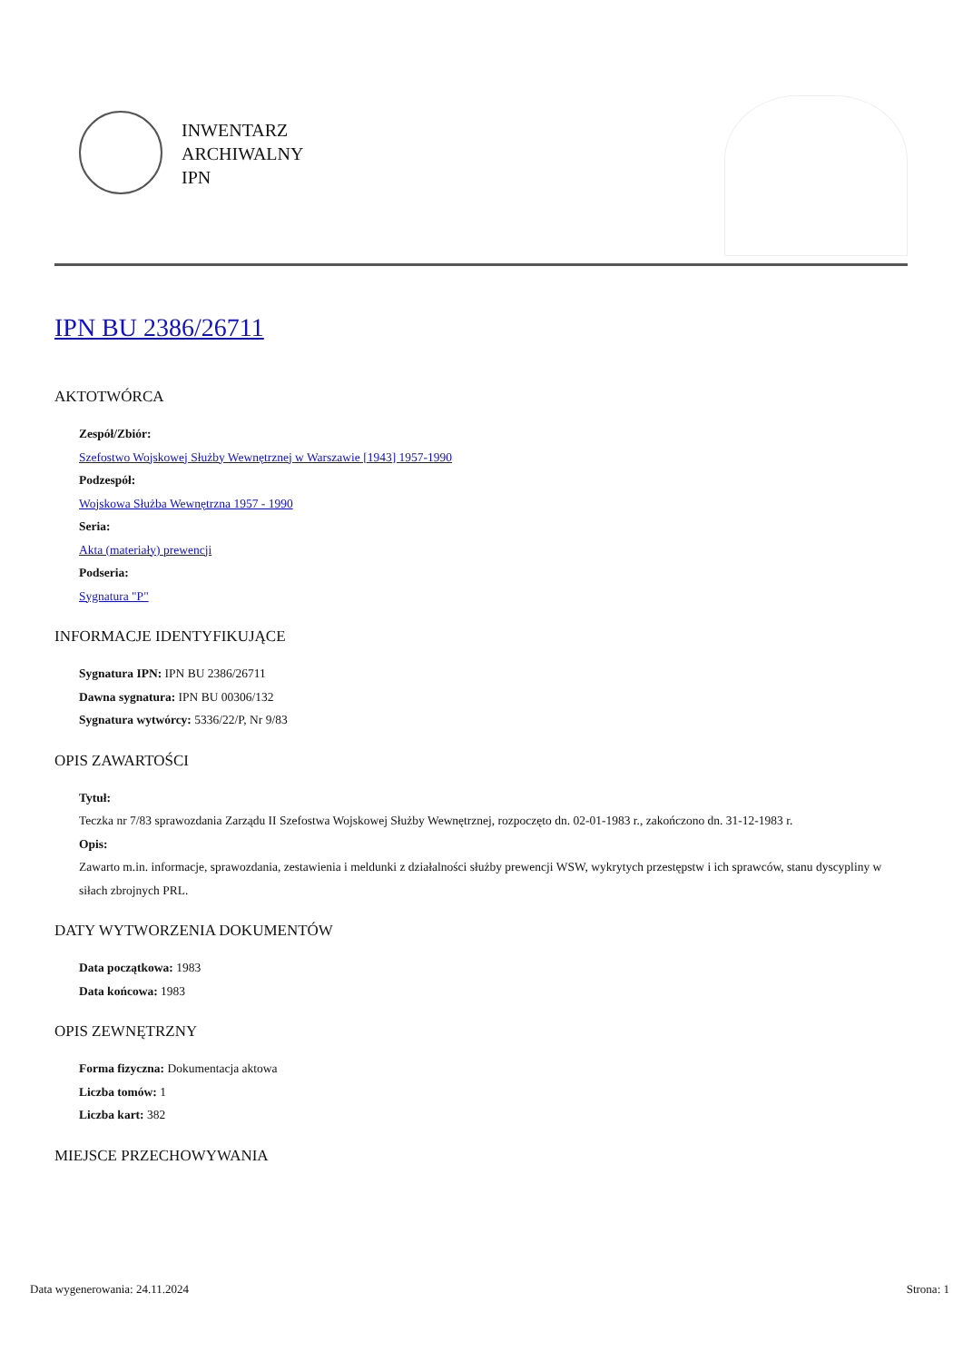INWENTARZ
ARCHIWALNY
IPN
IPN BU 2386/26711
AKTOTWÓRCA
Zespół/Zbiór:
Szefostwo Wojskowej Służby Wewnętrznej w Warszawie [1943] 1957-1990
Podzespół:
Wojskowa Służba Wewnętrzna 1957 - 1990
Seria:
Akta (materiały) prewencji
Podseria:
Sygnatura "P"
INFORMACJE IDENTYFIKUJĄCE
Sygnatura IPN: IPN BU 2386/26711
Dawna sygnatura: IPN BU 00306/132
Sygnatura wytwórcy: 5336/22/P, Nr 9/83
OPIS ZAWARTOŚCI
Tytuł:
Teczka nr 7/83 sprawozdania Zarządu II Szefostwa Wojskowej Służby Wewnętrznej, rozpoczęto dn. 02-01-1983 r., zakończono dn. 31-12-1983 r.
Opis:
Zawarto m.in. informacje, sprawozdania, zestawienia i meldunki z działalności służby prewencji WSW, wykrytych przestępstw i ich sprawców, stanu dyscypliny w siłach zbrojnych PRL.
DATY WYTWORZENIA DOKUMENTÓW
Data początkowa: 1983
Data końcowa: 1983
OPIS ZEWNĘTRZNY
Forma fizyczna: Dokumentacja aktowa
Liczba tomów: 1
Liczba kart: 382
MIEJSCE PRZECHOWYWANIA
Data wygenerowania: 24.11.2024 Strona: 1